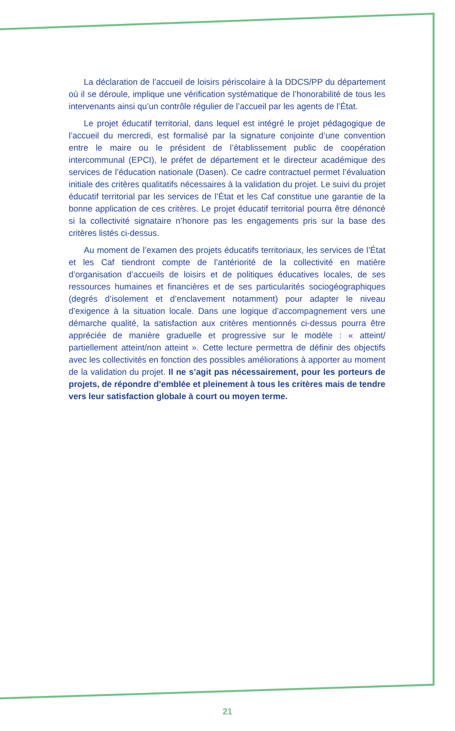La déclaration de l’accueil de loisirs périscolaire à la DDCS/PP du département où il se déroule, implique une vérification systématique de l’honorabilité de tous les intervenants ainsi qu’un contrôle régulier de l’accueil par les agents de l’État.
Le projet éducatif territorial, dans lequel est intégré le projet pédagogique de l’accueil du mercredi, est formalisé par la signature conjointe d’une convention entre le maire ou le président de l’établissement public de coopération intercommunal (EPCI), le préfet de département et le directeur académique des services de l’éducation nationale (Dasen). Ce cadre contractuel permet l’évaluation initiale des critères qualitatifs nécessaires à la validation du projet. Le suivi du projet éducatif territorial par les services de l’État et les Caf constitue une garantie de la bonne application de ces critères. Le projet éducatif territorial pourra être dénoncé si la collectivité signataire n’honore pas les engagements pris sur la base des critères listés ci-dessus.
Au moment de l’examen des projets éducatifs territoriaux, les services de l’État et les Caf tiendront compte de l’antériorité de la collectivité en matière d’organisation d’accueils de loisirs et de politiques éducatives locales, de ses ressources humaines et financières et de ses particularités sociogéographiques (degrés d’isolement et d’enclavement notamment) pour adapter le niveau d’exigence à la situation locale. Dans une logique d’accompagnement vers une démarche qualité, la satisfaction aux critères mentionnés ci-dessus pourra être appréciée de manière graduelle et progressive sur le modèle : « atteint/ partiellement atteint/non atteint ». Cette lecture permettra de définir des objectifs avec les collectivités en fonction des possibles améliorations à apporter au moment de la validation du projet. Il ne s’agit pas nécessairement, pour les porteurs de projets, de répondre d’emblée et pleinement à tous les critères mais de tendre vers leur satisfaction globale à court ou moyen terme.
21